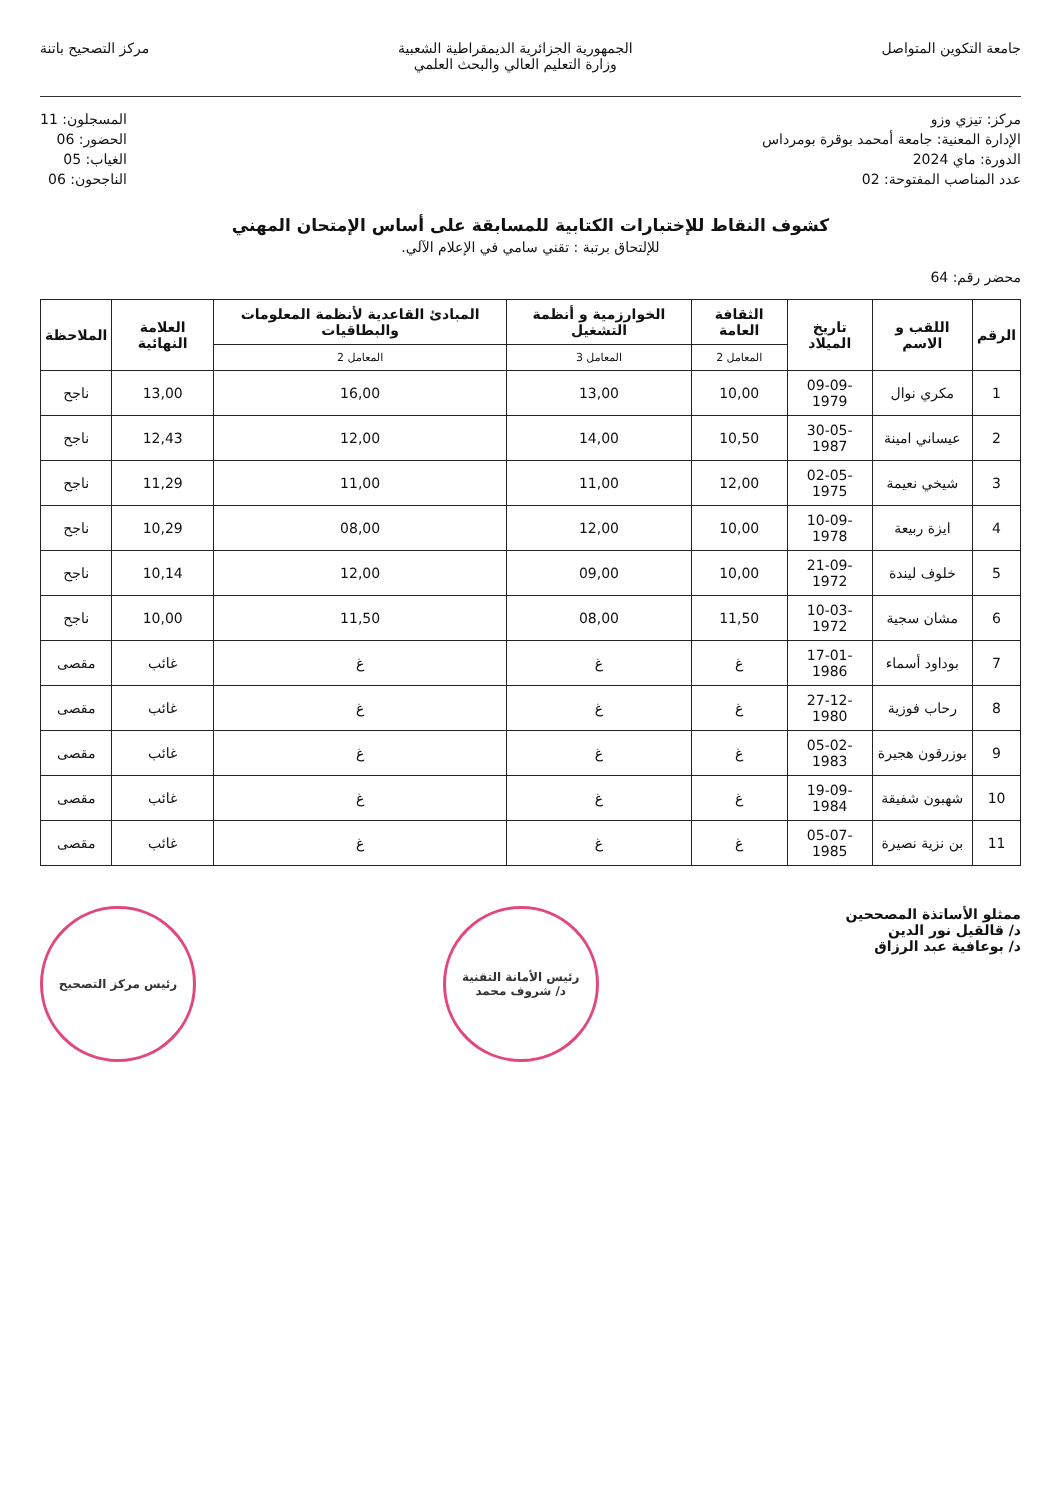جامعة التكوين المتواصل الجمهورية الجزائرية الديمقراطية الشعبية
وزارة التعليم العالي والبحث العلمي
مركز التصحيح باتنة
مركز: تيزي وزو
الإدارة المعنية: جامعة أمحمد بوقرة بومرداس
الدورة: ماي 2024
عدد المناصب المفتوحة: 02
المسجلون: 11
الحضور: 06
الغياب: 05
الناجحون: 06
كشوف النقاط للإختبارات الكتابية للمسابقة على أساس الإمتحان المهني
للإلتحاق برتبة : تقني سامي في الإعلام الآلي.
محضر رقم: 64
| الرقم | اللقب و الاسم | تاريخ الميلاد | الثقافة العامة | الخوارزمية و أنظمة التشغيل | المبادئ القاعدية لأنظمة المعلومات والبطاقيات | العلامة النهائية | الملاحظة |
| --- | --- | --- | --- | --- | --- | --- | --- |
| | | | المعامل 2 | المعامل 3 | المعامل 2 | | |
| 1 | مكري نوال | 09-09-1979 | 10,00 | 13,00 | 16,00 | 13,00 | ناجح |
| 2 | عيساني امينة | 30-05-1987 | 10,50 | 14,00 | 12,00 | 12,43 | ناجح |
| 3 | شيخي نعيمة | 02-05-1975 | 12,00 | 11,00 | 11,00 | 11,29 | ناجح |
| 4 | ايزة ربيعة | 10-09-1978 | 10,00 | 12,00 | 08,00 | 10,29 | ناجح |
| 5 | خلوف ليندة | 21-09-1972 | 10,00 | 09,00 | 12,00 | 10,14 | ناجح |
| 6 | مشان سجية | 10-03-1972 | 11,50 | 08,00 | 11,50 | 10,00 | ناجح |
| 7 | بوداود أسماء | 17-01-1986 | غ | غ | غ | غائب | مقصى |
| 8 | رحاب فوزية | 27-12-1980 | غ | غ | غ | غائب | مقصى |
| 9 | بوزرقون هجيرة | 05-02-1983 | غ | غ | غ | غائب | مقصى |
| 10 | شهبون شفيقة | 19-09-1984 | غ | غ | غ | غائب | مقصى |
| 11 | بن نزية نصيرة | 05-07-1985 | غ | غ | غ | غائب | مقصى |
ممثلو الأساتذة المصححين
د/ قالقيل نور الدين
د/ بوعافية عبد الرزاق
رئيس الأمانة التقنية
د/ شروف محمد
رئيس مركز التصحيح